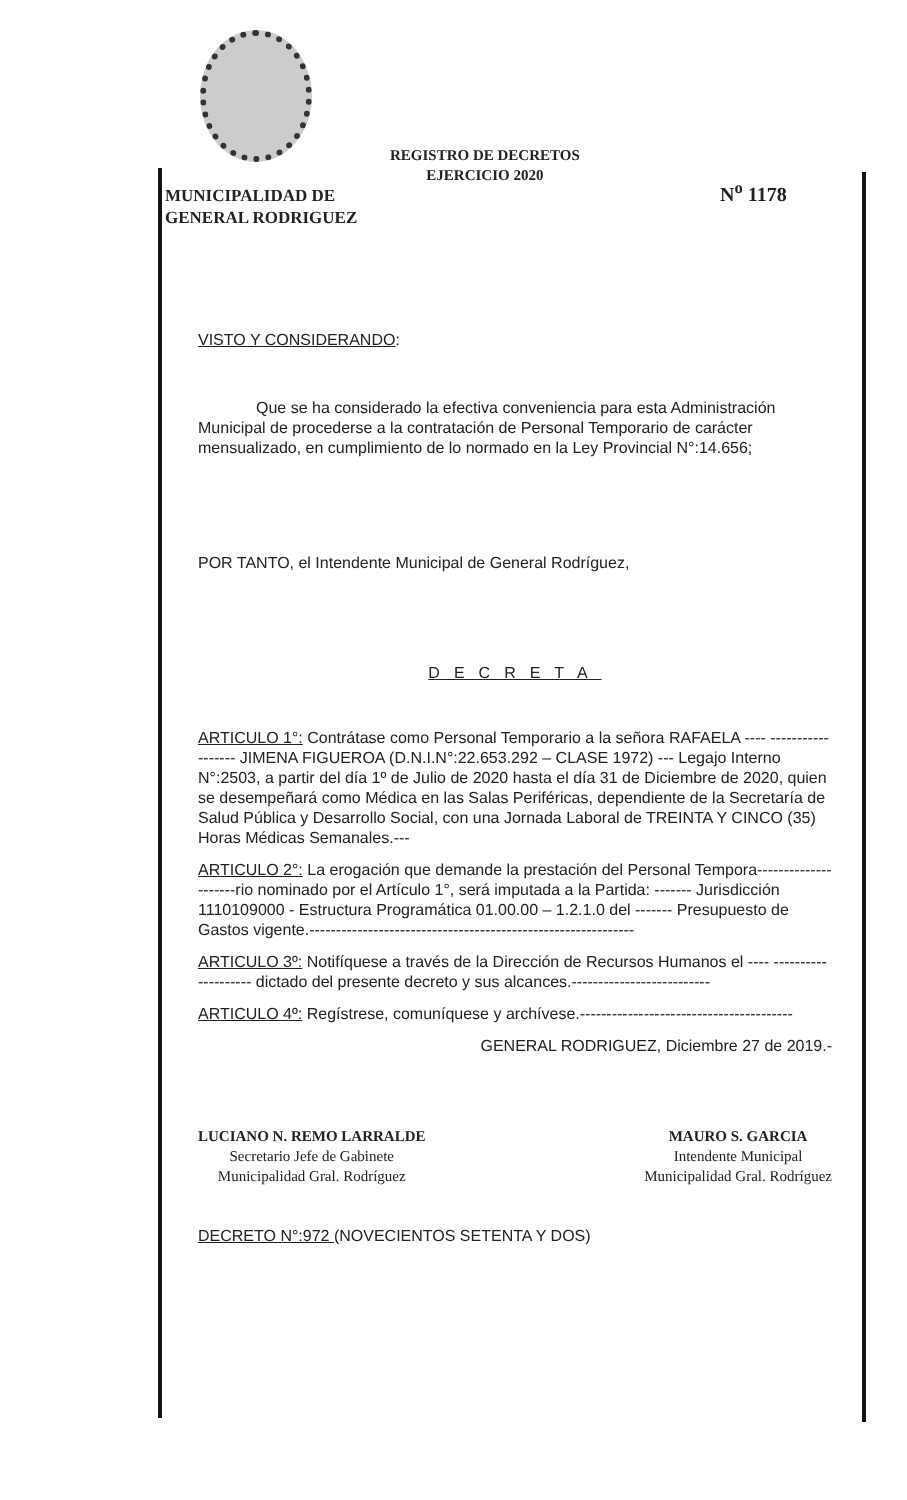REGISTRO DE DECRETOS
EJERCICIO 2020
MUNICIPALIDAD DE
GENERAL RODRIGUEZ
N<sup>o</sup> 1178
VISTO Y CONSIDERANDO:
Que se ha considerado la efectiva conveniencia para esta Administración Municipal de procederse a la contratación de Personal Temporario de carácter mensualizado, en cumplimiento de lo normado en la Ley Provincial N°:14.656;
POR TANTO, el Intendente Municipal de General Rodríguez,
DECRETA
ARTICULO 1°: Contrátase como Personal Temporario a la señora RAFAELA ---- ------------------ JIMENA FIGUEROA (D.N.I.N°:22.653.292 – CLASE 1972) --- Legajo Interno N°:2503, a partir del día 1º de Julio de 2020 hasta el día 31 de Diciembre de 2020, quien se desempeñará como Médica en las Salas Periféricas, dependiente de la Secretaría de Salud Pública y Desarrollo Social, con una Jornada Laboral de TREINTA Y CINCO (35) Horas Médicas Semanales.---
ARTICULO 2°: La erogación que demande la prestación del Personal Tempora---------------------rio nominado por el Artículo 1°, será imputada a la Partida: ------- Jurisdicción 1110109000 - Estructura Programática 01.00.00 – 1.2.1.0 del ------- Presupuesto de Gastos vigente.-------------------------------------------------------------
ARTICULO 3º: Notifíquese a través de la Dirección de Recursos Humanos el ---- -------------------- dictado del presente decreto y sus alcances.--------------------------
ARTICULO 4º: Regístrese, comuníquese y archívese.----------------------------------------
GENERAL RODRIGUEZ, Diciembre 27 de 2019.-
LUCIANO N. REMO LARRALDE
Secretario Jefe de Gabinete
Municipalidad Gral. Rodríguez
MAURO S. GARCIA
Intendente Municipal
Municipalidad Gral. Rodríguez
DECRETO N°:972 (NOVECIENTOS SETENTA Y DOS)